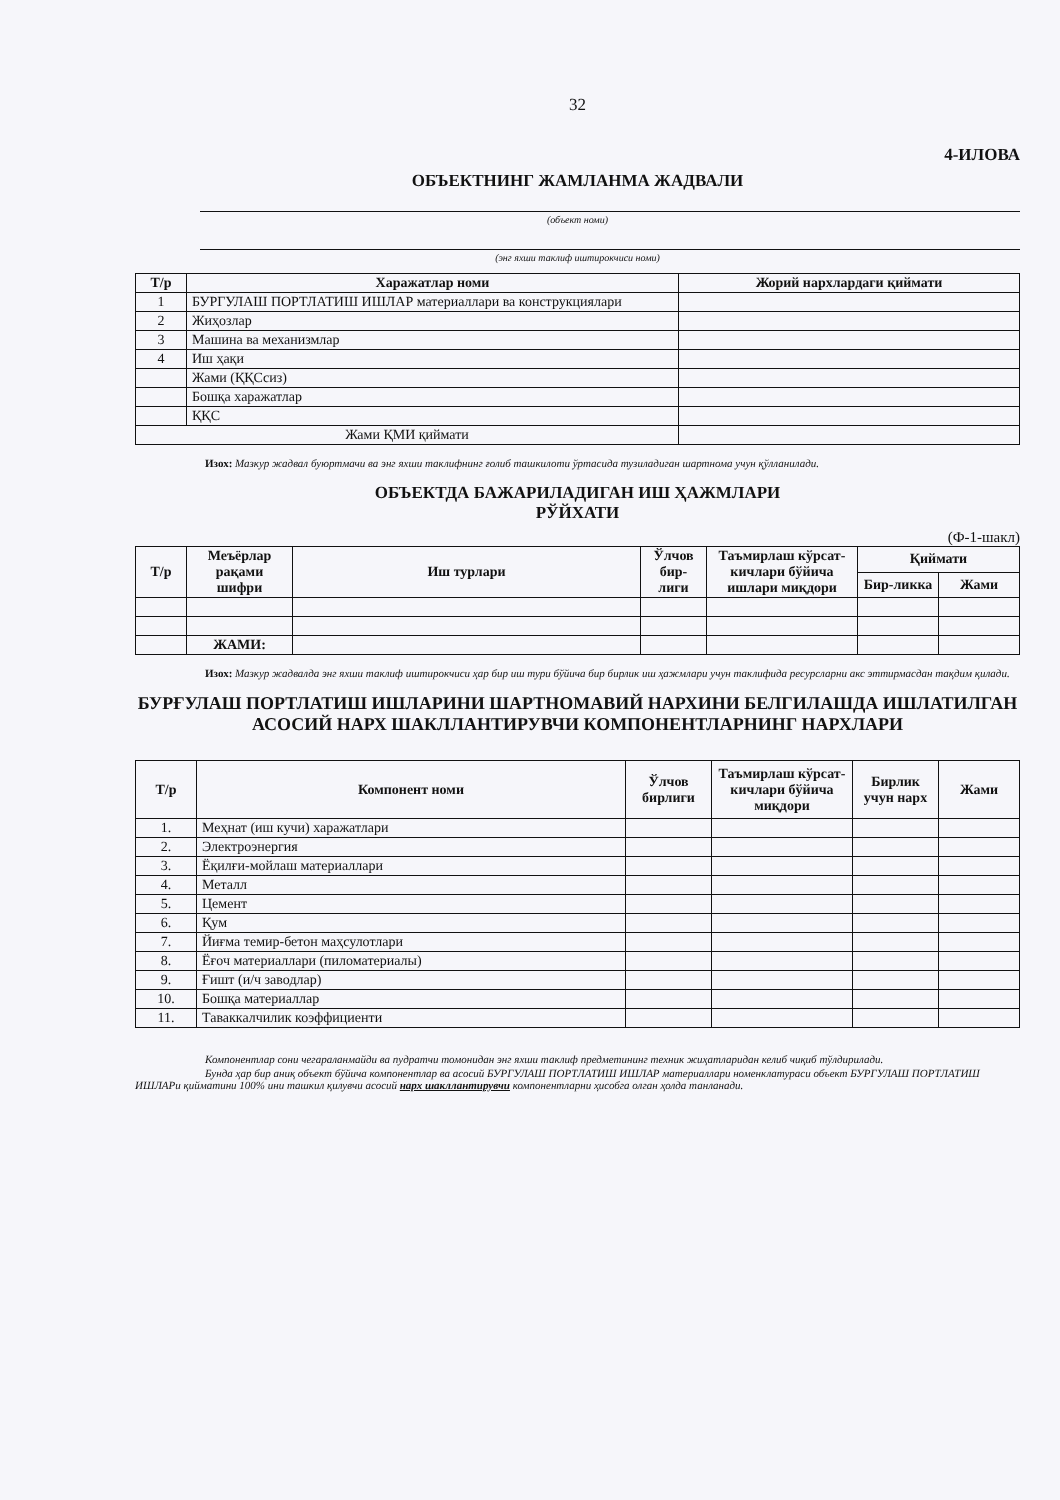32
4-ИЛОВА
ОБЪЕКТНИНГ ЖАМЛАНМА ЖАДВАЛИ
(объект номи)
(энг яхши таклиф иштирокчиси номи)
| Т/р | Харажатлар номи | Жорий нархлардаги қиймати |
| --- | --- | --- |
| 1 | БУРГУЛАШ ПОРТЛАТИШ ИШЛАР материаллари ва конструкциялари | |
| 2 | Жиҳозлар | |
| 3 | Машина ва механизмлар | |
| 4 | Иш ҳақи | |
| | Жами (ҚҚСсиз) | |
| | Бошқа харажатлар | |
| | ҚҚС | |
| Жами ҚМИ қиймати | | |
Изох: Мазкур жадвал буюртмачи ва энг яхши таклифнинг ғолиб ташкилоти ўртасида тузиладиган шартнома учун қўлланилади.
ОБЪЕКТДА БАЖАРИЛАДИГАН ИШ ҲАЖМЛАРИ
РЎЙХАТИ
(Ф-1-шакл)
| Т/р | Меъёрлар рақами шифри | Иш турлари | Ўлчов бир-лиги | Таъмирлаш кўрсат-кичлари бўйича ишлари миқдори | Қиймати | |
| --- | --- | --- | --- | --- | --- | --- |
| | | | | | Бир-ликка | Жами |
| | ЖАМИ: | | | | | |
Изох: Мазкур жадвалда энг яхши таклиф иштирокчиси ҳар бир иш тури бўйича бир бирлик иш ҳажмлари учун таклифида ресурсларни акс эттирмасдан тақдим қилади.
БУРҒУЛАШ ПОРТЛАТИШ ИШЛАРИНИ ШАРТНОМАВИЙ НАРХИНИ БЕЛГИЛАШДА ИШЛАТИЛГАН АСОСИЙ НАРХ ШАКЛЛАНТИРУВЧИ КОМПОНЕНТЛАРНИНГ НАРХЛАРИ
| Т/р | Компонент номи | Ўлчов бирлиги | Таъмирлаш кўрсат-кичлари бўйича миқдори | Бирлик учун нарх | Жами |
| --- | --- | --- | --- | --- | --- |
| 1. | Меҳнат (иш кучи) харажатлари | | | | |
| 2. | Электроэнергия | | | | |
| 3. | Ёқилғи-мойлаш материаллари | | | | |
| 4. | Металл | | | | |
| 5. | Цемент | | | | |
| 6. | Қум | | | | |
| 7. | Йиғма темир-бетон маҳсулотлари | | | | |
| 8. | Ёғоч материаллари (пиломатериалы) | | | | |
| 9. | Ғишт (и/ч заводлар) | | | | |
| 10. | Бошқа материаллар | | | | |
| 11. | Таваккалчилик коэффициенти | | | | |
Компонентлар сони чегараланмайди ва пудратчи томонидан энг яхши таклиф предметининг техник жиҳатларидан келиб чиқиб тўлдирилади.
Бунда ҳар бир аниқ объект бўйича компонентлар ва асосий БУРГУЛАШ ПОРТЛАТИШ ИШЛАР материаллари номенклатураси объект БУРГУЛАШ ПОРТЛАТИШ ИШЛАРи қийматини 100% ини ташкил қилувчи асосий нарх шакллантирувчи компонентларни ҳисобга олган ҳолда танланади.